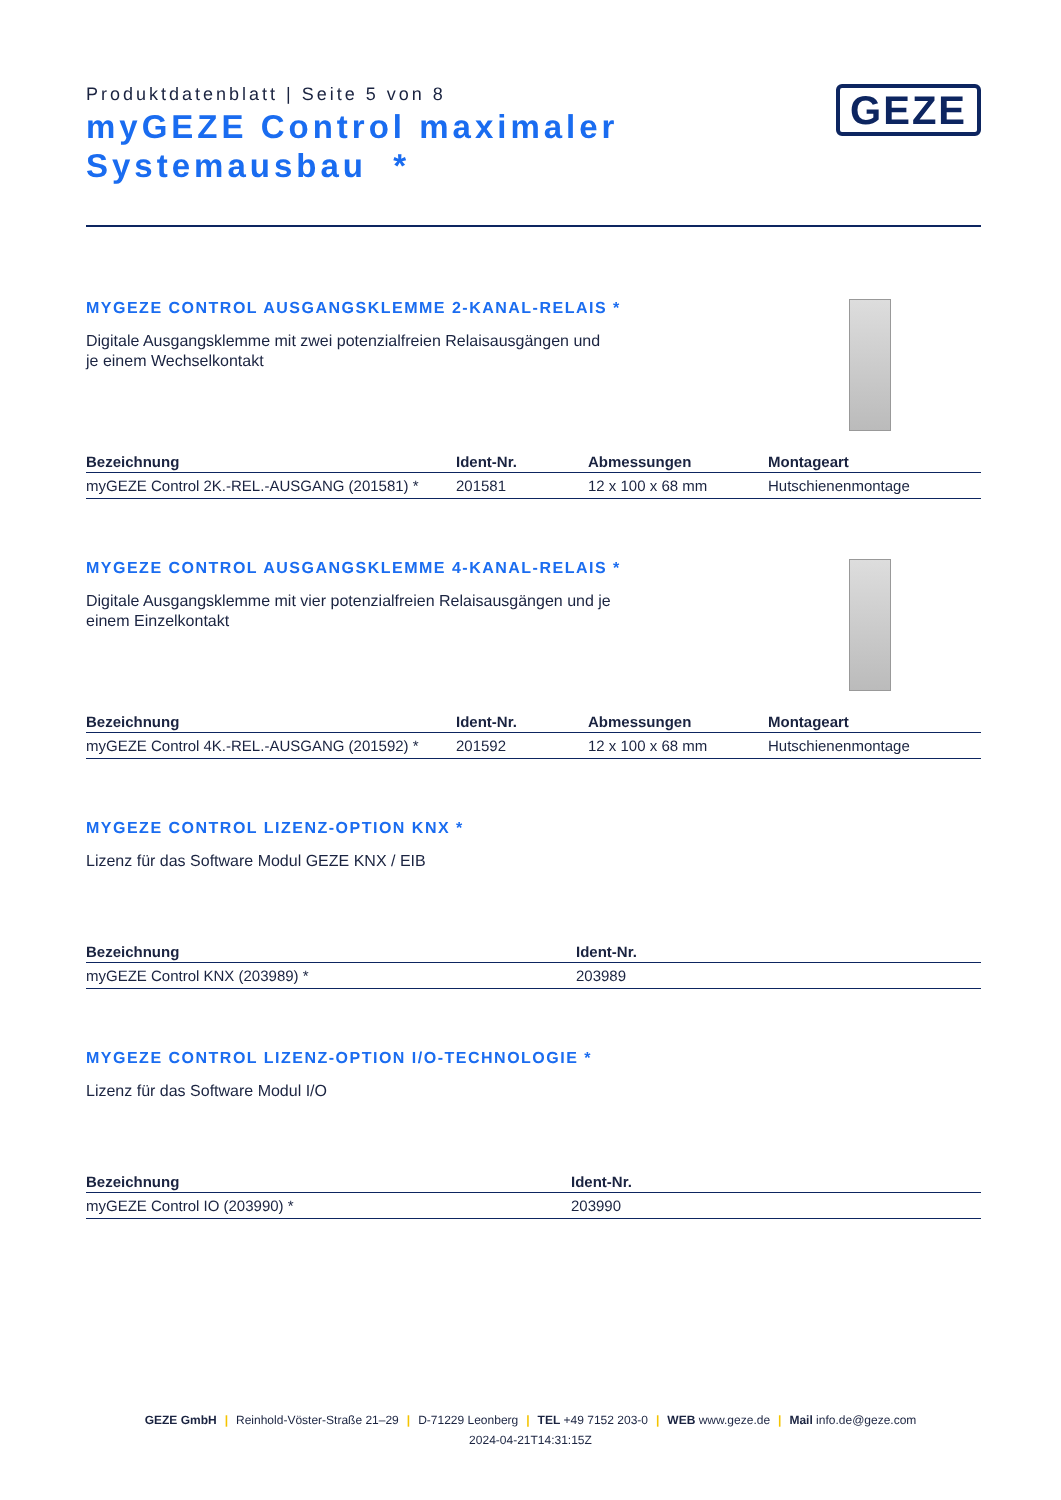Produktdatenblatt | Seite 5 von 8
myGEZE Control maximaler Systemausbau *
GEZE
MYGEZE CONTROL AUSGANGSKLEMME 2-KANAL-RELAIS *
Digitale Ausgangsklemme mit zwei potenzialfreien Relaisausgängen und je einem Wechselkontakt
| Bezeichnung | Ident-Nr. | Abmessungen | Montageart |
| --- | --- | --- | --- |
| myGEZE Control 2K.-REL.-AUSGANG (201581) * | 201581 | 12 x 100 x 68 mm | Hutschienenmontage |
MYGEZE CONTROL AUSGANGSKLEMME 4-KANAL-RELAIS *
Digitale Ausgangsklemme mit vier potenzialfreien Relaisausgängen und je einem Einzelkontakt
| Bezeichnung | Ident-Nr. | Abmessungen | Montageart |
| --- | --- | --- | --- |
| myGEZE Control 4K.-REL.-AUSGANG (201592) * | 201592 | 12 x 100 x 68 mm | Hutschienenmontage |
MYGEZE CONTROL LIZENZ-OPTION KNX *
Lizenz für das Software Modul GEZE KNX / EIB
| Bezeichnung | Ident-Nr. |
| --- | --- |
| myGEZE Control KNX (203989) * | 203989 |
MYGEZE CONTROL LIZENZ-OPTION I/O-TECHNOLOGIE *
Lizenz für das Software Modul I/O
| Bezeichnung | Ident-Nr. |
| --- | --- |
| myGEZE Control IO (203990) * | 203990 |
GEZE GmbH | Reinhold-Vöster-Straße 21–29 | D-71229 Leonberg | TEL +49 7152 203-0 | WEB www.geze.de | Mail info.de@geze.com
2024-04-21T14:31:15Z